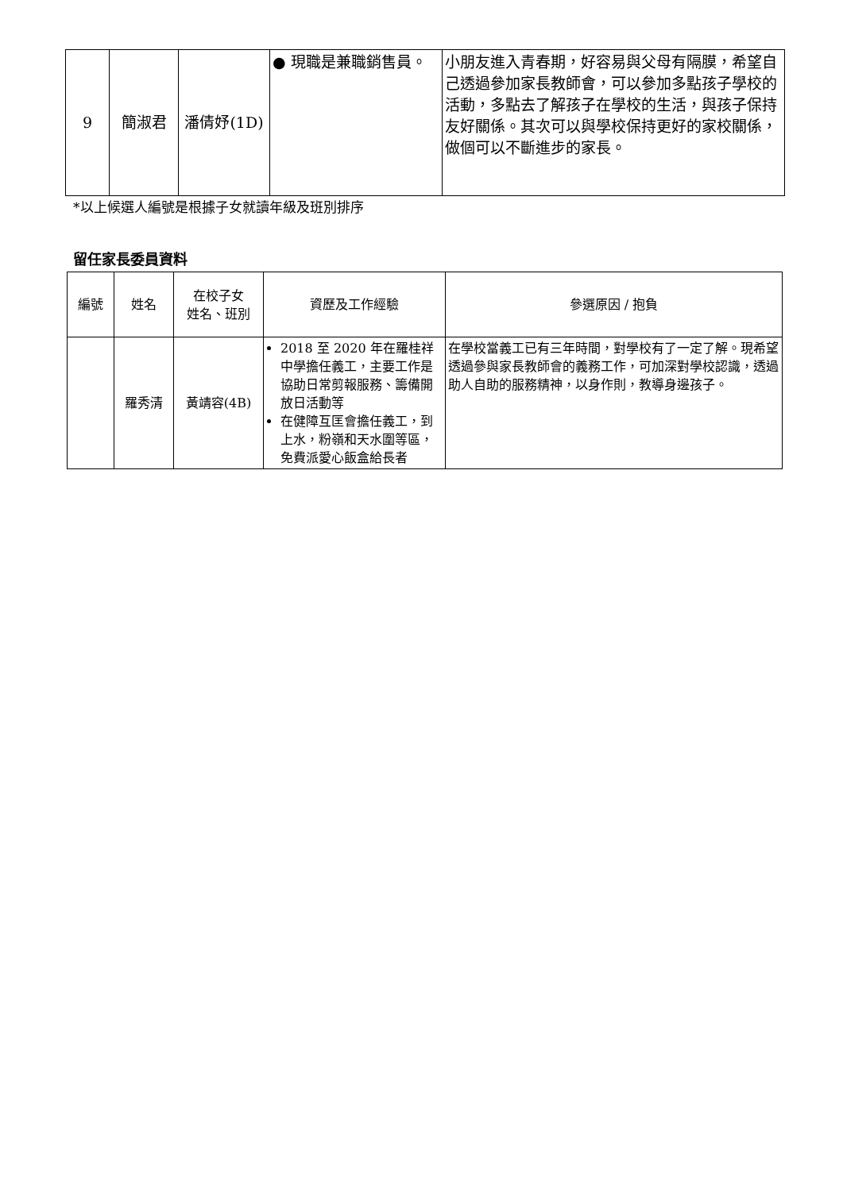| 9 | 簡淑君 | 潘倩妤(1D) | ● 現職是兼職銷售員。 | 小朋友進入青春期，好容易與父母有隔膜，希望自己透過參加家長教師會，可以參加多點孩子學校的活動，多點去了解孩子在學校的生活，與孩子保持友好關係。其次可以與學校保持更好的家校關係，做個可以不斷進步的家長。 |
*以上候選人編號是根據子女就讀年級及班別排序
留任家長委員資料
| 編號 | 姓名 | 在校子女 姓名、班別 | 資歷及工作經驗 | 參選原因 / 抱負 |
| --- | --- | --- | --- | --- |
| | 羅秀清 | 黃靖容(4B) | 2018 至 2020 年在羅桂祥中學擔任義工，主要工作是協助日常剪報服務、籌備開放日活動等 在健障互匡會擔任義工，到上水，粉嶺和天水圍等區，免費派愛心飯盒給長者 | 在學校當義工已有三年時間，對學校有了一定了解。現希望透過參與家長教師會的義務工作，可加深對學校認識，透過助人自助的服務精神，以身作則，教導身邊孩子。 |